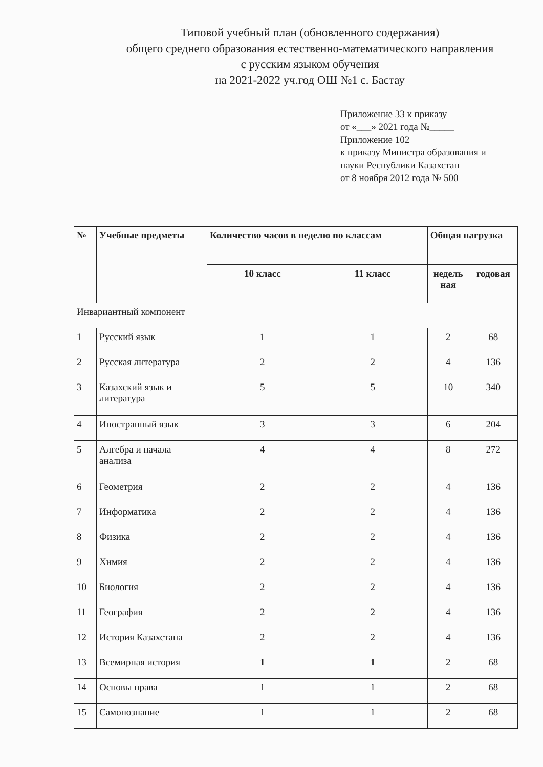Типовой учебный план (обновленного содержания)
общего среднего образования естественно-математического направления
с русским языком обучения
на 2021-2022 уч.год ОШ №1 с. Бастау
Приложение 33 к приказу
от «___» 2021 года №_____
Приложение 102
к приказу Министра образования и
науки Республики Казахстан
от 8 ноября 2012 года № 500
| № | Учебные предметы | Количество часов в неделю по классам | | Общая нагрузка | |
| --- | --- | --- | --- | --- | --- |
| | | 10 класс | 11 класс | недель ная | годовая |
| Инвариантный компонент | | | | | |
| 1 | Русский язык | 1 | 1 | 2 | 68 |
| 2 | Русская литература | 2 | 2 | 4 | 136 |
| 3 | Казахский язык и литература | 5 | 5 | 10 | 340 |
| 4 | Иностранный язык | 3 | 3 | 6 | 204 |
| 5 | Алгебра и начала анализа | 4 | 4 | 8 | 272 |
| 6 | Геометрия | 2 | 2 | 4 | 136 |
| 7 | Информатика | 2 | 2 | 4 | 136 |
| 8 | Физика | 2 | 2 | 4 | 136 |
| 9 | Химия | 2 | 2 | 4 | 136 |
| 10 | Биология | 2 | 2 | 4 | 136 |
| 11 | География | 2 | 2 | 4 | 136 |
| 12 | История Казахстана | 2 | 2 | 4 | 136 |
| 13 | Всемирная история | 1 | 1 | 2 | 68 |
| 14 | Основы права | 1 | 1 | 2 | 68 |
| 15 | Самопознание | 1 | 1 | 2 | 68 |